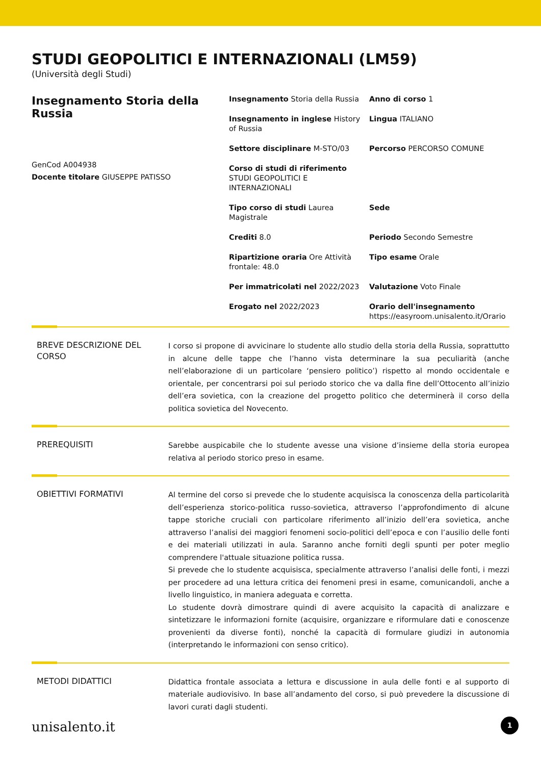STUDI GEOPOLITICI E INTERNAZIONALI (LM59)
(Università degli Studi)
Insegnamento Storia della Russia
GenCod A004938
Docente titolare GIUSEPPE PATISSO
Insegnamento Storia della Russia
Anno di corso 1
Insegnamento in inglese History of Russia
Lingua ITALIANO
Settore disciplinare M-STO/03
Percorso PERCORSO COMUNE
Corso di studi di riferimento STUDI GEOPOLITICI E INTERNAZIONALI
Tipo corso di studi Laurea Magistrale
Sede
Crediti 8.0
Periodo Secondo Semestre
Ripartizione oraria Ore Attività frontale: 48.0
Tipo esame Orale
Per immatricolati nel 2022/2023
Valutazione Voto Finale
Erogato nel 2022/2023
Orario dell'insegnamento
https://easyroom.unisalento.it/Orario
BREVE DESCRIZIONE DEL CORSO
I corso si propone di avvicinare lo studente allo studio della storia della Russia, soprattutto in alcune delle tappe che l’hanno vista determinare la sua peculiarità (anche nell’elaborazione di un particolare ‘pensiero politico’) rispetto al mondo occidentale e orientale, per concentrarsi poi sul periodo storico che va dalla fine dell’Ottocento all’inizio dell’era sovietica, con la creazione del progetto politico che determinerà il corso della politica sovietica del Novecento.
PREREQUISITI
Sarebbe auspicabile che lo studente avesse una visione d’insieme della storia europea relativa al periodo storico preso in esame.
OBIETTIVI FORMATIVI
Al termine del corso si prevede che lo studente acquisisca la conoscenza della particolarità dell’esperienza storico-politica russo-sovietica, attraverso l’approfondimento di alcune tappe storiche cruciali con particolare riferimento all’inizio dell’era sovietica, anche attraverso l’analisi dei maggiori fenomeni socio-politici dell’epoca e con l’ausilio delle fonti e dei materiali utilizzati in aula. Saranno anche forniti degli spunti per poter meglio comprendere l'attuale situazione politica russa.
Si prevede che lo studente acquisisca, specialmente attraverso l’analisi delle fonti, i mezzi per procedere ad una lettura critica dei fenomeni presi in esame, comunicandoli, anche a livello linguistico, in maniera adeguata e corretta.
Lo studente dovrà dimostrare quindi di avere acquisito la capacità di analizzare e sintetizzare le informazioni fornite (acquisire, organizzare e riformulare dati e conoscenze provenienti da diverse fonti), nonché la capacità di formulare giudizi in autonomia (interpretando le informazioni con senso critico).
METODI DIDATTICI
Didattica frontale associata a lettura e discussione in aula delle fonti e al supporto di materiale audiovisivo. In base all’andamento del corso, si può prevedere la discussione di lavori curati dagli studenti.
unisalento.it 1